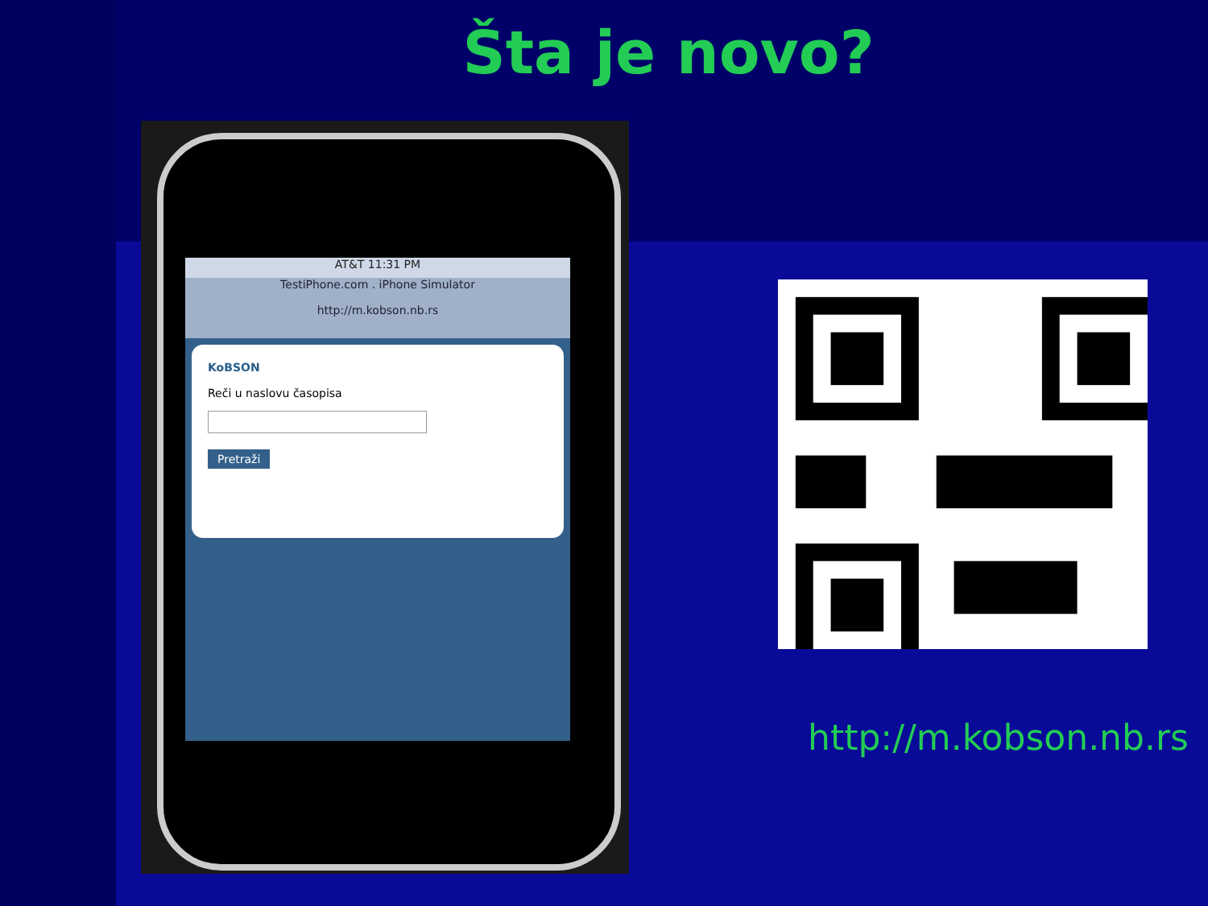Šta je novo?
AT&T 11:31 PM
TestiPhone.com . iPhone Simulator
http://m.kobson.nb.rs
KoBSON
Reči u naslovu časopisa
Pretraži
http://m.kobson.nb.rs